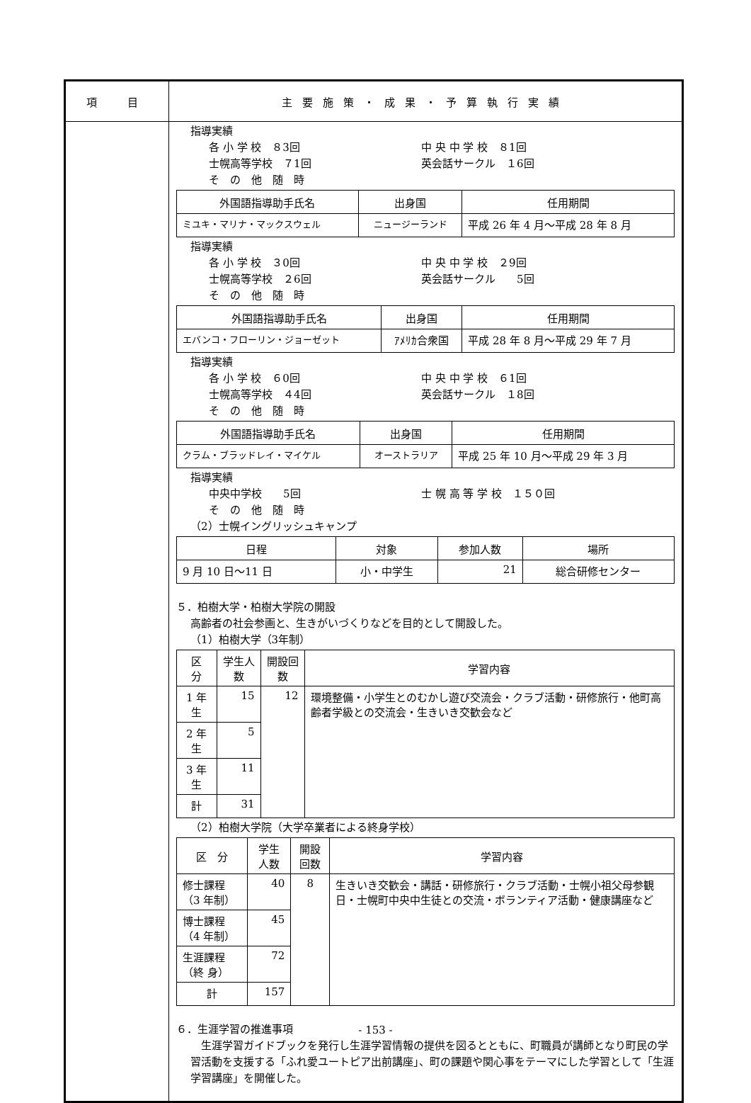| 項 目 | 主要施策・成果・予算執行実績 |
| | 指導実績 各 小 学 校 ８3回 中 央 中 学 校 ８1回 士幌高等学校 ７1回 英会話サークル １6回 そ の 他 随 時 / 外国語指導助手氏名 / 出身国 / 任用期間 / / --- / --- / --- / / ミユキ・マリナ・マックスウェル / ニュージーランド / 平成 26 年 4 月～平成 28 年 8 月 / 指導実績 各 小 学 校 ３0回 中 央 中 学 校 ２9回 士幌高等学校 ２6回 英会話サークル 5回 そ の 他 随 時 / 外国語指導助手氏名 / 出身国 / 任用期間 / / --- / --- / --- / / エバンコ・フローリン・ジョーゼット / ｱﾒﾘｶ合衆国 / 平成 28 年 8 月～平成 29 年 7 月 / 指導実績 各 小 学 校 ６0回 中 央 中 学 校 ６1回 士幌高等学校 ４4回 英会話サークル １8回 そ の 他 随 時 / 外国語指導助手氏名 / 出身国 / 任用期間 / / --- / --- / --- / / クラム・ブラッドレイ・マイケル / オーストラリア / 平成 25 年 10 月～平成 29 年 3 月 / 指導実績 中央中学校 5回 士 幌 高 等 学 校 １５０回 そ の 他 随 時 （2）士幌イングリッシュキャンプ / 日程 / 対象 / 参加人数 / 場所 / / --- / --- / --- / --- / / 9 月 10 日～11 日 / 小・中学生 / 21 / 総合研修センター / ５．柏樹大学・柏樹大学院の開設 高齢者の社会参画と、生きがいづくりなどを目的として開設した。 （1）柏樹大学（3年制） / 区 分 / 学生人数 / 開設回数 / 学習内容 / / --- / --- / --- / --- / / 1 年生 / 15 / 12 / 環境整備・小学生とのむかし遊び交流会・クラブ活動・研修旅行・他町高齢者学級との交流会・生きいき交歓会など / / 2 年生 / 5 / / / / 3 年生 / 11 / / / / 計 / 31 / / / （2）柏樹大学院（大学卒業者による終身学校） / 区 分 / 学生人数 / 開設回数 / 学習内容 / / --- / --- / --- / --- / / 修士課程（3 年制） / 40 / 8 / 生きいき交歓会・講話・研修旅行・クラブ活動・士幌小祖父母参観日・士幌町中央中生徒との交流・ボランティア活動・健康講座など / / 博士課程（4 年制） / 45 / / / / 生涯課程（終 身） / 72 / / / / 計 / 157 / / / ６．生涯学習の推進事項 生涯学習ガイドブックを発行し生涯学習情報の提供を図るとともに、町職員が講師となり町民の学習活動を支援する「ふれ愛ユートピア出前講座」、町の課題や関心事をテーマにした学習として「生涯学習講座」を開催した。 |
- 153 -